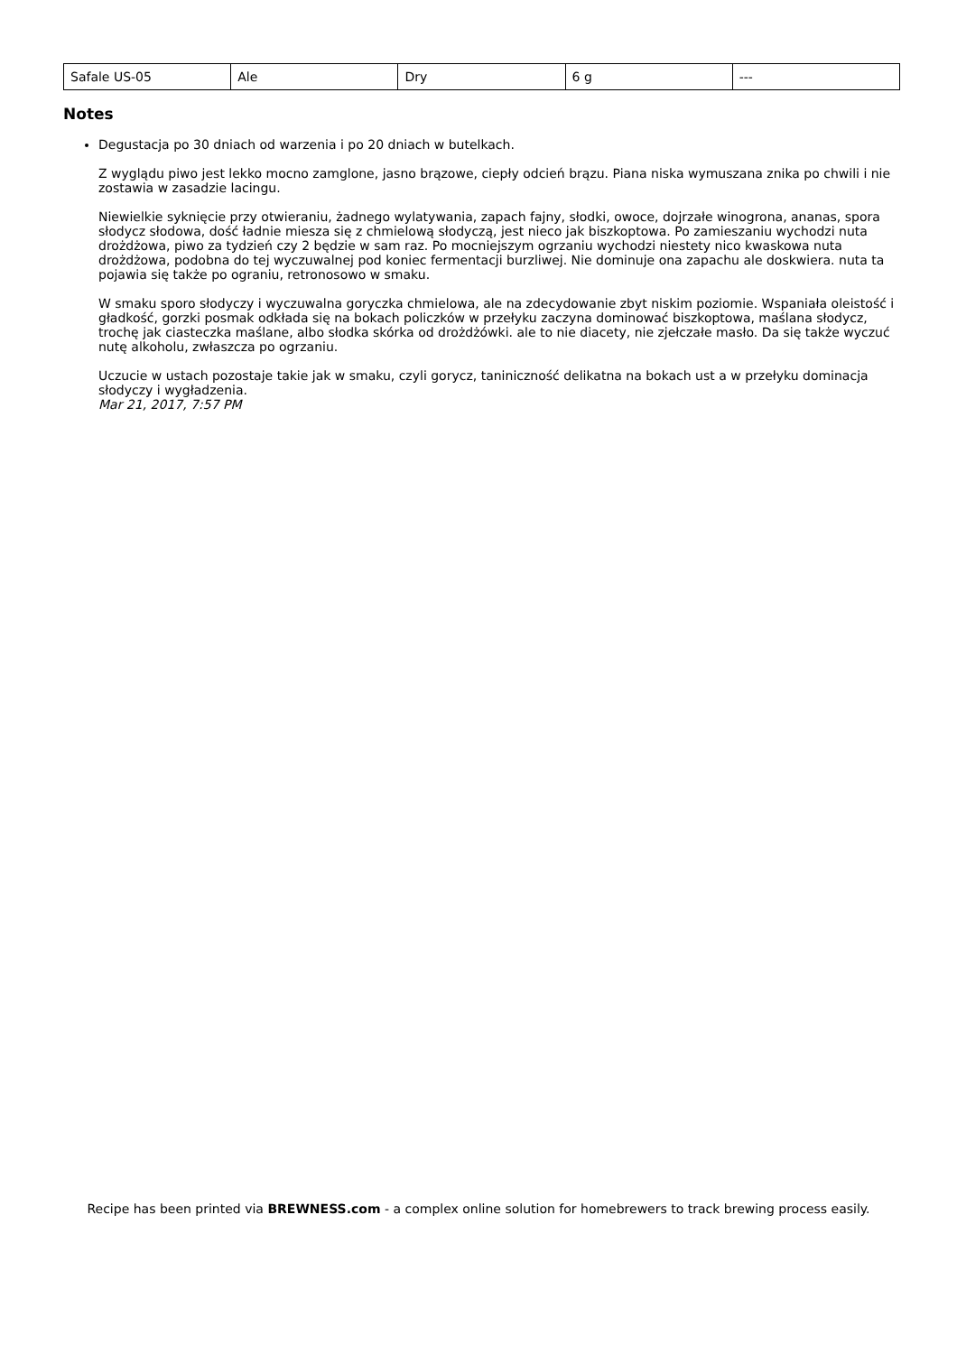| Safale US-05 | Ale | Dry | 6 g | --- |
Notes
Degustacja po 30 dniach od warzenia i po 20 dniach w butelkach.
Z wyglądu piwo jest lekko mocno zamglone, jasno brązowe, ciepły odcień brązu. Piana niska wymuszana znika po chwili i nie zostawia w zasadzie lacingu.
Niewielkie syknięcie przy otwieraniu, żadnego wylatywania, zapach fajny, słodki, owoce, dojrzałe winogrona, ananas, spora słodycz słodowa, dość ładnie miesza się z chmielową słodyczą, jest nieco jak biszkoptowa. Po zamieszaniu wychodzi nuta drożdżowa, piwo za tydzień czy 2 będzie w sam raz. Po mocniejszym ogrzaniu wychodzi niestety nico kwaskowa nuta drożdżowa, podobna do tej wyczuwalnej pod koniec fermentacji burzliwej. Nie dominuje ona zapachu ale doskwiera. nuta ta pojawia się także po ograniu, retronosowo w smaku.
W smaku sporo słodyczy i wyczuwalna goryczka chmielowa, ale na zdecydowanie zbyt niskim poziomie. Wspaniała oleistość i gładkość, gorzki posmak odkłada się na bokach policzków w przełyku zaczyna dominować biszkoptowa, maślana słodycz, trochę jak ciasteczka maślane, albo słodka skórka od drożdżówki. ale to nie diacety, nie zjełczałe masło. Da się także wyczuć nutę alkoholu, zwłaszcza po ogrzaniu.
Uczucie w ustach pozostaje takie jak w smaku, czyli gorycz, taniniczność delikatna na bokach ust a w przełyku dominacja słodyczy i wygładzenia.
Mar 21, 2017, 7:57 PM
Recipe has been printed via BREWNESS.com - a complex online solution for homebrewers to track brewing process easily.